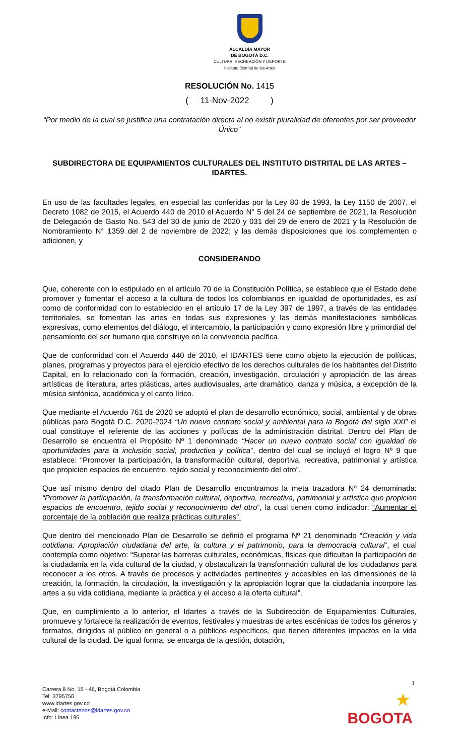ALCALDÍA MAYOR
DE BOGOTÁ D.C.
CULTURA, RECREACIÓN Y DEPORTE
Instituto Distrital de las Artes
RESOLUCIÓN No. 1415
( 11-Nov-2022 )
“Por medio de la cual se justifica una contratación directa al no existir pluralidad de oferentes por ser proveedor Único”
SUBDIRECTORA DE EQUIPAMIENTOS CULTURALES DEL INSTITUTO DISTRITAL DE LAS ARTES – IDARTES.
En uso de las facultades legales, en especial las conferidas por la Ley 80 de 1993, la Ley 1150 de 2007, el Decreto 1082 de 2015, el Acuerdo 440 de 2010 el Acuerdo N° 5 del 24 de septiembre de 2021, la Resolución de Delegación de Gasto No. 543 del 30 de junio de 2020 y 031 del 29 de enero de 2021 y la Resolución de Nombramiento N° 1359 del 2 de noviembre de 2022; y las demás disposiciones que los complementen o adicionen, y
CONSIDERANDO
Que, coherente con lo estipulado en el artículo 70 de la Constitución Política, se establece que el Estado debe promover y fomentar el acceso a la cultura de todos los colombianos en igualdad de oportunidades, es así como de conformidad con lo establecido en el artículo 17 de la Ley 397 de 1997, a través de las entidades territoriales, se fomentan las artes en todas sus expresiones y las demás manifestaciones simbólicas expresivas, como elementos del diálogo, el intercambio, la participación y como expresión libre y primordial del pensamiento del ser humano que construye en la convivencia pacífica.
Que de conformidad con el Acuerdo 440 de 2010, el IDARTES tiene como objeto la ejecución de políticas, planes, programas y proyectos para el ejercicio efectivo de los derechos culturales de los habitantes del Distrito Capital, en lo relacionado con la formación, creación, investigación, circulación y apropiación de las áreas artísticas de literatura, artes plásticas, artes audiovisuales, arte dramático, danza y música, a excepción de la música sinfónica, académica y el canto lírico.
Que mediante el Acuerdo 761 de 2020 se adoptó el plan de desarrollo económico, social, ambiental y de obras públicas para Bogotá D.C. 2020-2024 “Un nuevo contrato social y ambiental para la Bogotá del siglo XXI” el cual constituye el referente de las acciones y políticas de la administración distrital. Dentro del Plan de Desarrollo se encuentra el Propósito Nº 1 denominado “Hacer un nuevo contrato social con igualdad de oportunidades para la inclusión social, productiva y política”, dentro del cual se incluyó el logro Nº 9 que establece: “Promover la participación, la transformación cultural, deportiva, recreativa, patrimonial y artística que propicien espacios de encuentro, tejido social y reconocimiento del otro”.
Que así mismo dentro del citado Plan de Desarrollo encontramos la meta trazadora Nº 24 denominada: “Promover la participación, la transformación cultural, deportiva, recreativa, patrimonial y artística que propicien espacios de encuentro, tejido social y reconocimiento del otro”, la cual tienen como indicador: “Aumentar el porcentaje de la población que realiza prácticas culturales”.
Que dentro del mencionado Plan de Desarrollo se definió el programa Nº 21 denominado “Creación y vida cotidiana: Apropiación ciudadana del arte, la cultura y el patrimonio, para la democracia cultural”, el cual contempla como objetivo: “Superar las barreras culturales, económicas, físicas que dificultan la participación de la ciudadanía en la vida cultural de la ciudad, y obstaculizan la transformación cultural de los ciudadanos para reconocer a los otros. A través de procesos y actividades pertinentes y accesibles en las dimensiones de la creación, la formación, la circulación, la investigación y la apropiación lograr que la ciudadanía incorpore las artes a su vida cotidiana, mediante la práctica y el acceso a la oferta cultural”.
Que, en cumplimiento a lo anterior, el Idartes a través de la Subdirección de Equipamientos Culturales, promueve y fortalece la realización de eventos, festivales y muestras de artes escénicas de todos los géneros y formatos, dirigidos al público en general o a públicos específicos, que tienen diferentes impactos en la vida cultural de la ciudad. De igual forma, se encarga de la gestión, dotación,
1
Carrera 8 No. 15 - 46, Bogotá Colombia
Tel: 3795750
www.idartes.gov.co
e-Mail: contactenos@idartes.gov.co
Info: Línea 195.
★
BOGOTA